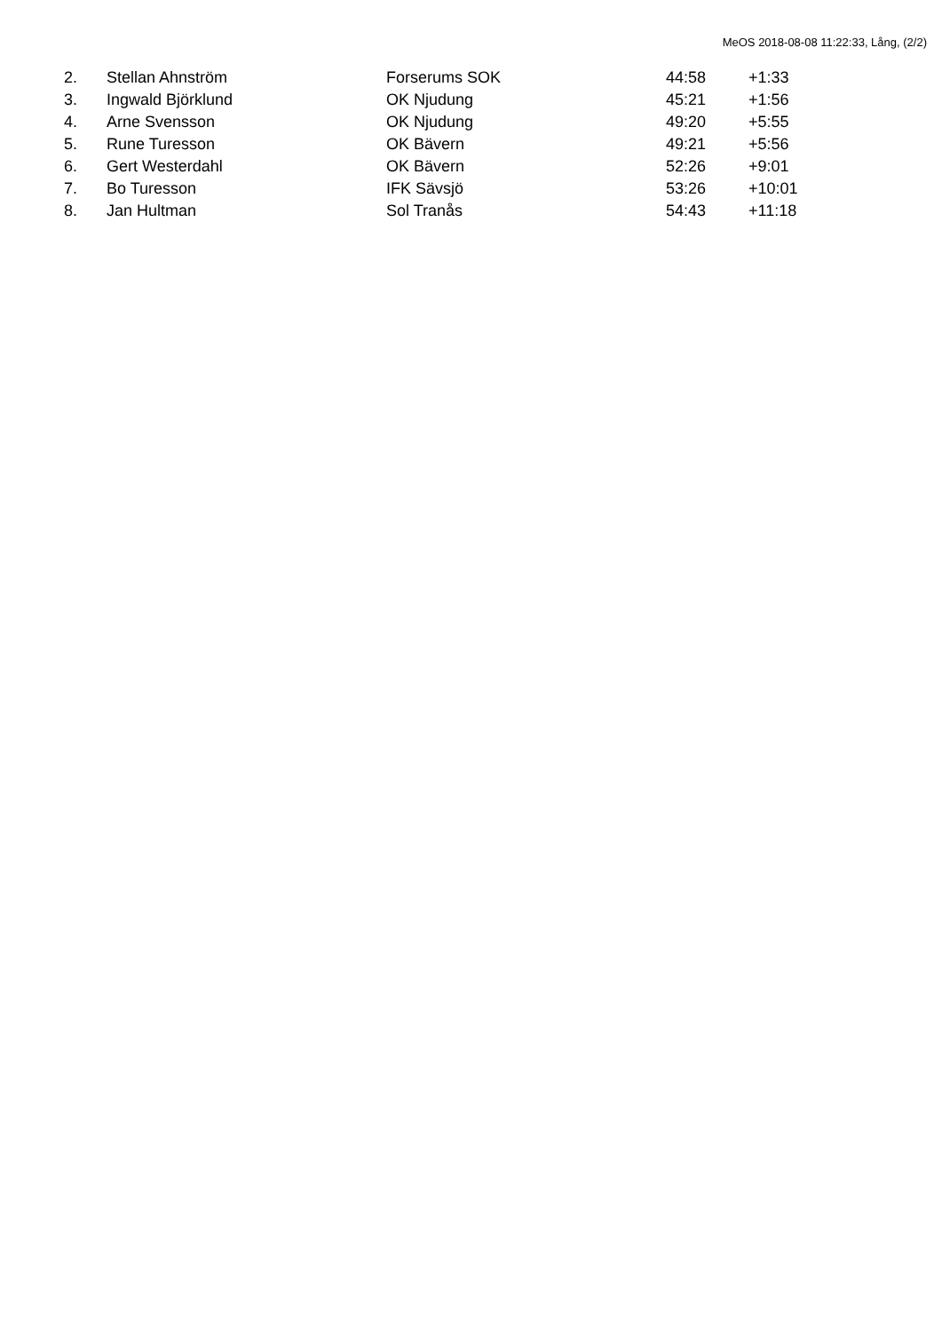MeOS 2018-08-08 11:22:33, Lång, (2/2)
| 2. | Stellan Ahnström | Forserums SOK | 44:58 | +1:33 |
| 3. | Ingwald Björklund | OK Njudung | 45:21 | +1:56 |
| 4. | Arne Svensson | OK Njudung | 49:20 | +5:55 |
| 5. | Rune Turesson | OK Bävern | 49:21 | +5:56 |
| 6. | Gert Westerdahl | OK Bävern | 52:26 | +9:01 |
| 7. | Bo Turesson | IFK Sävsjö | 53:26 | +10:01 |
| 8. | Jan Hultman | Sol Tranås | 54:43 | +11:18 |